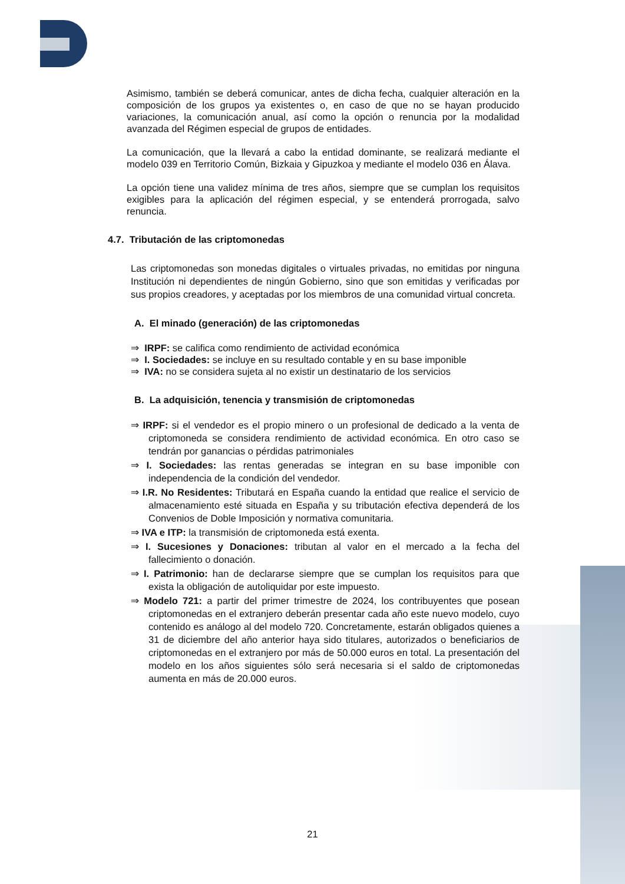Asimismo, también se deberá comunicar, antes de dicha fecha, cualquier alteración en la composición de los grupos ya existentes o, en caso de que no se hayan producido variaciones, la comunicación anual, así como la opción o renuncia por la modalidad avanzada del Régimen especial de grupos de entidades.
La comunicación, que la llevará a cabo la entidad dominante, se realizará mediante el modelo 039 en Territorio Común, Bizkaia y Gipuzkoa y mediante el modelo 036 en Álava.
La opción tiene una validez mínima de tres años, siempre que se cumplan los requisitos exigibles para la aplicación del régimen especial, y se entenderá prorrogada, salvo renuncia.
4.7. Tributación de las criptomonedas
Las criptomonedas son monedas digitales o virtuales privadas, no emitidas por ninguna Institución ni dependientes de ningún Gobierno, sino que son emitidas y verificadas por sus propios creadores, y aceptadas por los miembros de una comunidad virtual concreta.
A. El minado (generación) de las criptomonedas
⇒ IRPF: se califica como rendimiento de actividad económica
⇒ I. Sociedades: se incluye en su resultado contable y en su base imponible
⇒ IVA: no se considera sujeta al no existir un destinatario de los servicios
B. La adquisición, tenencia y transmisión de criptomonedas
⇒ IRPF: si el vendedor es el propio minero o un profesional de dedicado a la venta de criptomoneda se considera rendimiento de actividad económica. En otro caso se tendrán por ganancias o pérdidas patrimoniales
⇒ I. Sociedades: las rentas generadas se integran en su base imponible con independencia de la condición del vendedor.
⇒ I.R. No Residentes: Tributará en España cuando la entidad que realice el servicio de almacenamiento esté situada en España y su tributación efectiva dependerá de los Convenios de Doble Imposición y normativa comunitaria.
⇒ IVA e ITP: la transmisión de criptomoneda está exenta.
⇒ I. Sucesiones y Donaciones: tributan al valor en el mercado a la fecha del fallecimiento o donación.
⇒ I. Patrimonio: han de declararse siempre que se cumplan los requisitos para que exista la obligación de autoliquidar por este impuesto.
⇒ Modelo 721: a partir del primer trimestre de 2024, los contribuyentes que posean criptomonedas en el extranjero deberán presentar cada año este nuevo modelo, cuyo contenido es análogo al del modelo 720. Concretamente, estarán obligados quienes a 31 de diciembre del año anterior haya sido titulares, autorizados o beneficiarios de criptomonedas en el extranjero por más de 50.000 euros en total. La presentación del modelo en los años siguientes sólo será necesaria si el saldo de criptomonedas aumenta en más de 20.000 euros.
21